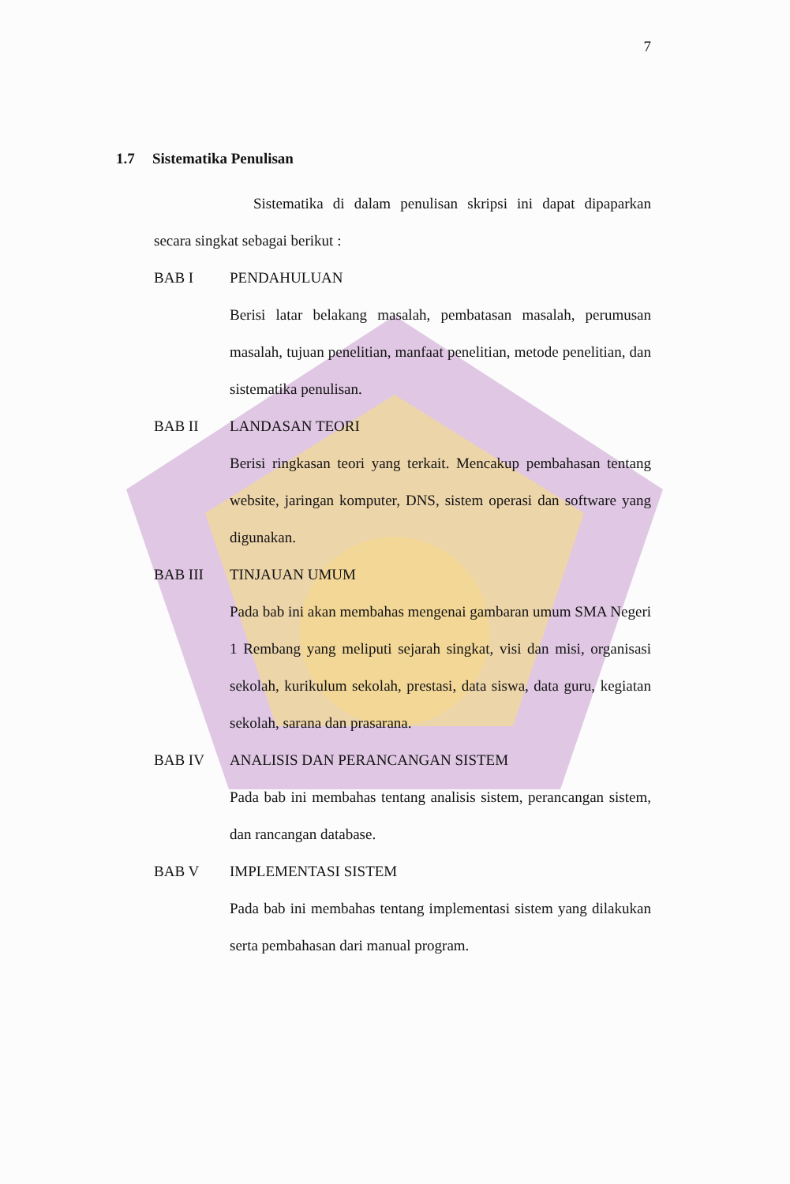7
1.7 Sistematika Penulisan
Sistematika di dalam penulisan skripsi ini dapat dipaparkan secara singkat sebagai berikut :
BAB I PENDAHULUAN
Berisi latar belakang masalah, pembatasan masalah, perumusan masalah, tujuan penelitian, manfaat penelitian, metode penelitian, dan sistematika penulisan.
BAB II LANDASAN TEORI
Berisi ringkasan teori yang terkait. Mencakup pembahasan tentang website, jaringan komputer, DNS, sistem operasi dan software yang digunakan.
BAB III TINJAUAN UMUM
Pada bab ini akan membahas mengenai gambaran umum SMA Negeri 1 Rembang yang meliputi sejarah singkat, visi dan misi, organisasi sekolah, kurikulum sekolah, prestasi, data siswa, data guru, kegiatan sekolah, sarana dan prasarana.
BAB IV ANALISIS DAN PERANCANGAN SISTEM
Pada bab ini membahas tentang analisis sistem, perancangan sistem, dan rancangan database.
BAB V IMPLEMENTASI SISTEM
Pada bab ini membahas tentang implementasi sistem yang dilakukan serta pembahasan dari manual program.